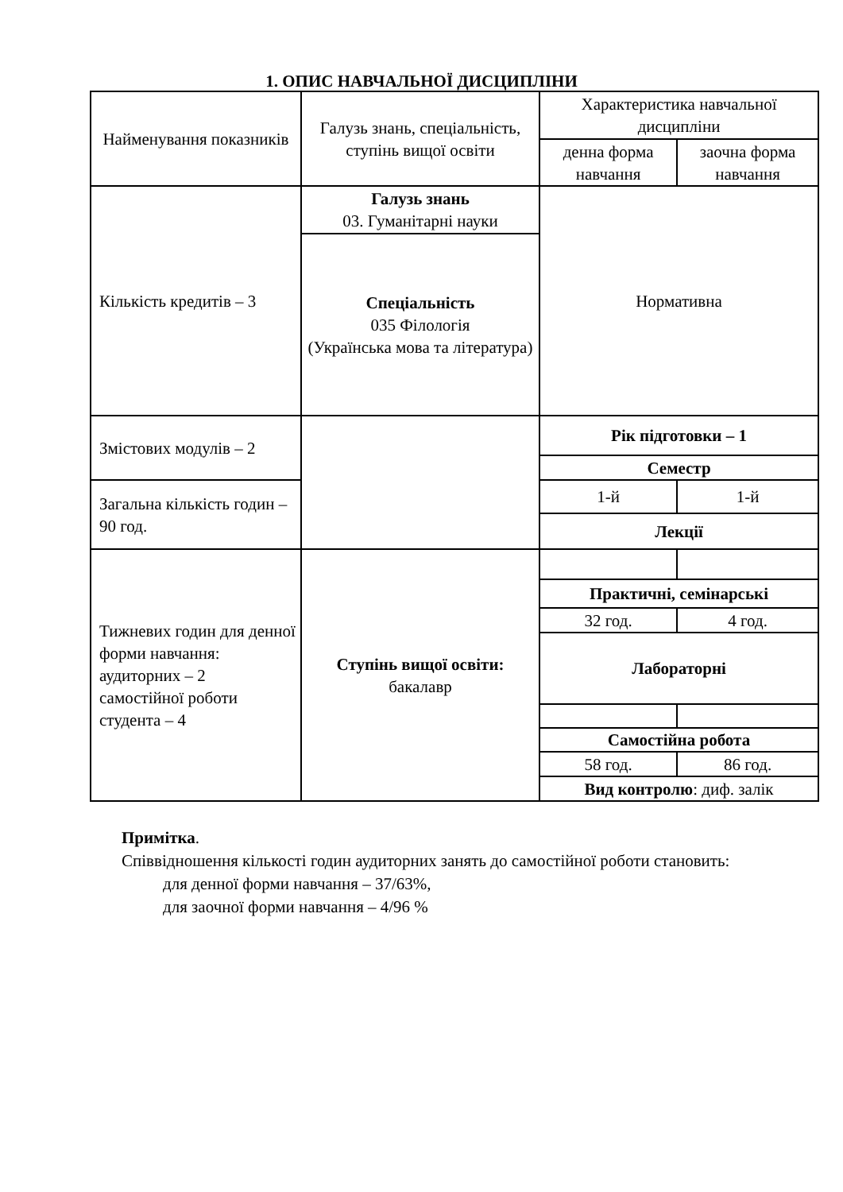1. ОПИС НАВЧАЛЬНОЇ ДИСЦИПЛІНИ
| Найменування показників | Галузь знань, спеціальність, ступінь вищої освіти | Характеристика навчальної дисципліни | |
| | | денна форма навчання | заочна форма навчання |
| Кількість кредитів – 3 | Галузь знань 03. Гуманітарні науки | Нормативна | |
| | Спеціальність 035 Філологія (Українська мова та література) | | |
| Змістових модулів – 2 | | Рік підготовки – 1 | |
| | | Семестр | |
| Загальна кількість годин – 90 год. | | 1-й | 1-й |
| | | Лекції | |
| Тижневих годин для денної форми навчання: аудиторних – 2 самостійної роботи студента – 4 | Ступінь вищої освіти: бакалавр | | |
| | | Практичні, семінарські | |
| | | 32 год. | 4 год. |
| | | Лабораторні | |
| | | Самостійна робота | |
| | | 58 год. | 86 год. |
| | | Вид контролю : диф. залік | |
Примітка.
Співвідношення кількості годин аудиторних занять до самостійної роботи становить:
для денної форми навчання – 37/63%,
для заочної форми навчання – 4/96 %